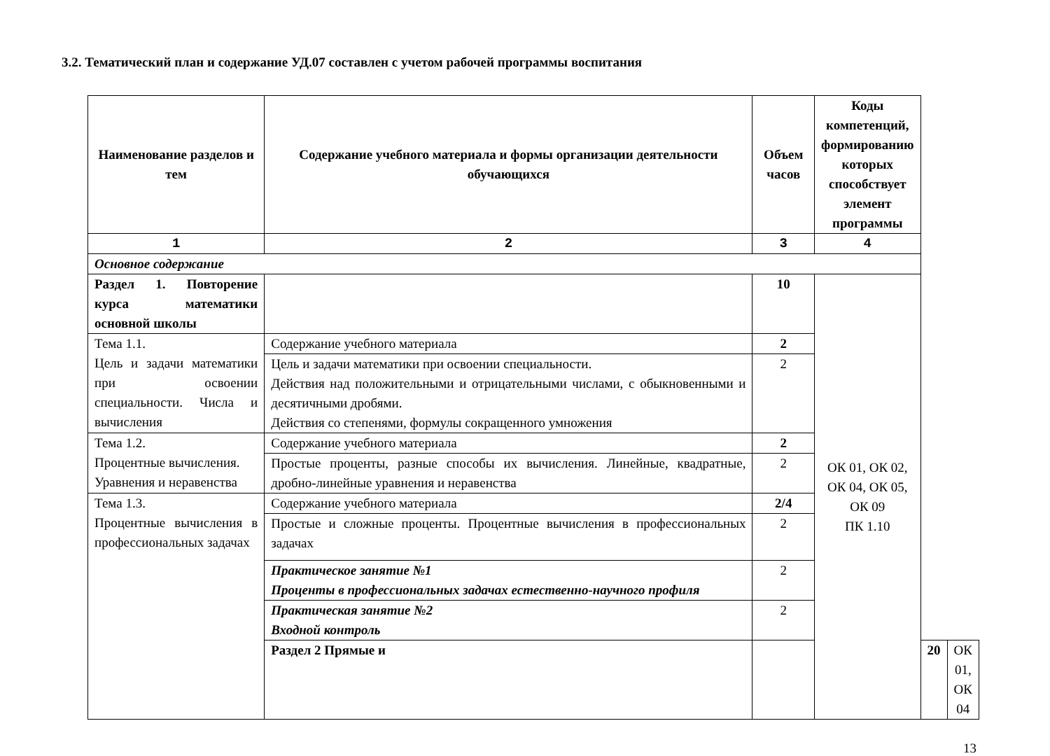3.2. Тематический план и содержание УД.07 составлен с учетом рабочей программы воспитания
| Наименование разделов и тем | Содержание учебного материала и формы организации деятельности обучающихся | Объем часов | Коды компетенций, формированию которых способствует элемент программы | | |
| --- | --- | --- | --- | --- | --- |
| 1 | 2 | 3 | 4 | | |
| Основное содержание | | | | | |
| Раздел 1. Повторение курса математики основной школы | | 10 | ОК 01, ОК 02, ОК 04, ОК 05, ОК 09 ПК 1.10 | | |
| Тема 1.1. Цель и задачи математики при освоении специальности. Числа и вычисления | Содержание учебного материала | 2 | | | |
| | Цель и задачи математики при освоении специальности. Действия над положительными и отрицательными числами, с обыкновенными и десятичными дробями. Действия со степенями, формулы сокращенного умножения | 2 | | | |
| Тема 1.2. Процентные вычисления. Уравнения и неравенства | Содержание учебного материала | 2 | | | |
| | Простые проценты, разные способы их вычисления. Линейные, квадратные, дробно-линейные уравнения и неравенства | 2 | | | |
| Тема 1.3. Процентные вычисления в профессиональных задачах | Содержание учебного материала | 2/4 | | | |
| | Простые и сложные проценты. Процентные вычисления в профессиональных задачах | 2 | | | |
| | Практическое занятие №1 Проценты в профессиональных задачах естественно-научного профиля | 2 | | | |
| | Практическая занятие №2 Входной контроль | 2 | | | |
| | Раздел 2 Прямые и | | | 20 | ОК 01, ОК 04 |
13